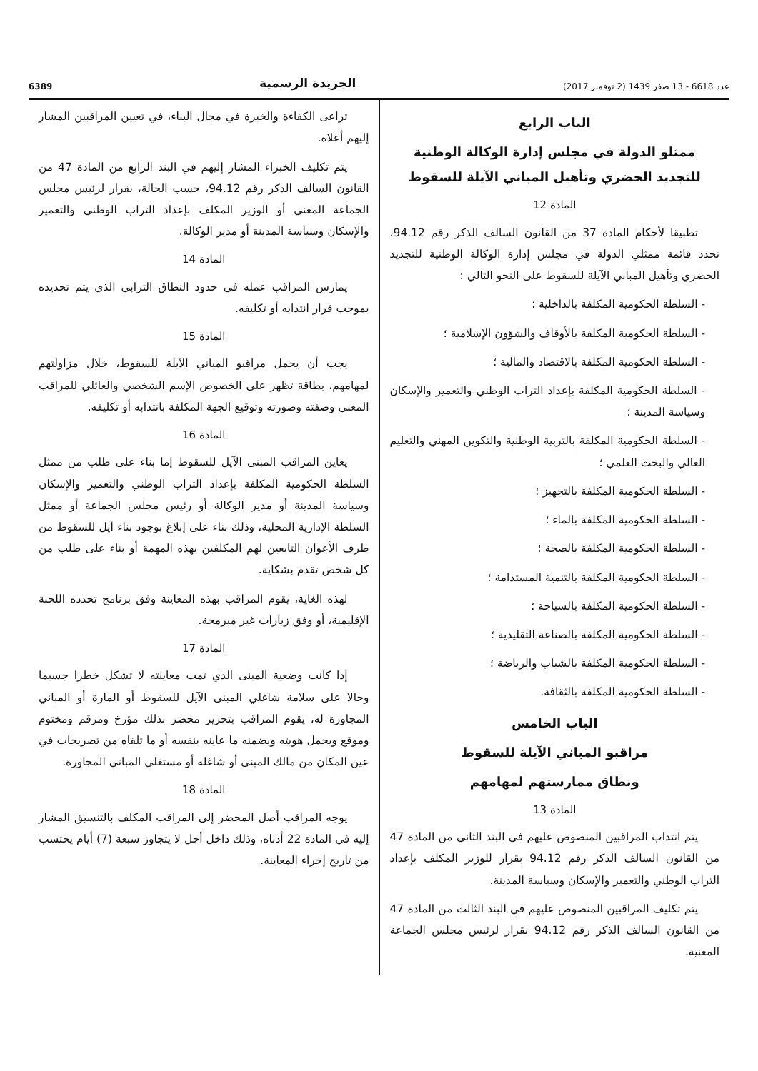عدد 6618 - 13 صفر 1439 (2 نوفمبر 2017) الجريدة الرسمية 6389
الباب الرابع
ممثلو الدولة في مجلس إدارة الوكالة الوطنية للتجديد الحضري وتأهيل المباني الآيلة للسقوط
المادة 12
تطبيقا لأحكام المادة 37 من القانون السالف الذكر رقم 94.12، تحدد قائمة ممثلي الدولة في مجلس إدارة الوكالة الوطنية للتجديد الحضري وتأهيل المباني الآيلة للسقوط على النحو التالي :
- السلطة الحكومية المكلفة بالداخلية ؛
- السلطة الحكومية المكلفة بالأوقاف والشؤون الإسلامية ؛
- السلطة الحكومية المكلفة بالاقتصاد والمالية ؛
- السلطة الحكومية المكلفة بإعداد التراب الوطني والتعمير والإسكان وسياسة المدينة ؛
- السلطة الحكومية المكلفة بالتربية الوطنية والتكوين المهني والتعليم العالي والبحث العلمي ؛
- السلطة الحكومية المكلفة بالتجهيز ؛
- السلطة الحكومية المكلفة بالماء ؛
- السلطة الحكومية المكلفة بالصحة ؛
- السلطة الحكومية المكلفة بالتنمية المستدامة ؛
- السلطة الحكومية المكلفة بالسياحة ؛
- السلطة الحكومية المكلفة بالصناعة التقليدية ؛
- السلطة الحكومية المكلفة بالشباب والرياضة ؛
- السلطة الحكومية المكلفة بالثقافة.
الباب الخامس
مراقبو المباني الآيلة للسقوط
ونطاق ممارستهم لمهامهم
المادة 13
يتم انتداب المراقبين المنصوص عليهم في البند الثاني من المادة 47 من القانون السالف الذكر رقم 94.12 بقرار للوزير المكلف بإعداد التراب الوطني والتعمير والإسكان وسياسة المدينة.
يتم تكليف المراقبين المنصوص عليهم في البند الثالث من المادة 47 من القانون السالف الذكر رقم 94.12 بقرار لرئيس مجلس الجماعة المعنية.
تراعى الكفاءة والخبرة في مجال البناء، في تعيين المراقبين المشار إليهم أعلاه.
يتم تكليف الخبراء المشار إليهم في البند الرابع من المادة 47 من القانون السالف الذكر رقم 94.12، حسب الحالة، بقرار لرئيس مجلس الجماعة المعني أو الوزير المكلف بإعداد التراب الوطني والتعمير والإسكان وسياسة المدينة أو مدير الوكالة.
المادة 14
يمارس المراقب عمله في حدود النطاق الترابي الذي يتم تحديده بموجب قرار انتدابه أو تكليفه.
المادة 15
يجب أن يحمل مراقبو المباني الآيلة للسقوط، خلال مزاولتهم لمهامهم، بطاقة تظهر على الخصوص الإسم الشخصي والعائلي للمراقب المعني وصفته وصورته وتوقيع الجهة المكلفة بانتدابه أو تكليفه.
المادة 16
يعاين المراقب المبنى الآيل للسقوط إما بناء على طلب من ممثل السلطة الحكومية المكلفة بإعداد التراب الوطني والتعمير والإسكان وسياسة المدينة أو مدير الوكالة أو رئيس مجلس الجماعة أو ممثل السلطة الإدارية المحلية، وذلك بناء على إبلاغ بوجود بناء آيل للسقوط من طرف الأعوان التابعين لهم المكلفين بهذه المهمة أو بناء على طلب من كل شخص تقدم بشكاية.
لهذه الغاية، يقوم المراقب بهذه المعاينة وفق برنامج تحدده اللجنة الإقليمية، أو وفق زيارات غير مبرمجة.
المادة 17
إذا كانت وضعية المبنى الذي تمت معاينته لا تشكل خطرا جسيما وحالا على سلامة شاغلي المبنى الآيل للسقوط أو المارة أو المباني المجاورة له، يقوم المراقب بتحرير محضر بذلك مؤرخ ومرقم ومختوم وموقع ويحمل هويته ويضمنه ما عاينه بنفسه أو ما تلقاه من تصريحات في عين المكان من مالك المبنى أو شاغله أو مستغلي المباني المجاورة.
المادة 18
يوجه المراقب أصل المحضر إلى المراقب المكلف بالتنسيق المشار إليه في المادة 22 أدناه، وذلك داخل أجل لا يتجاوز سبعة (7) أيام يحتسب من تاريخ إجراء المعاينة.